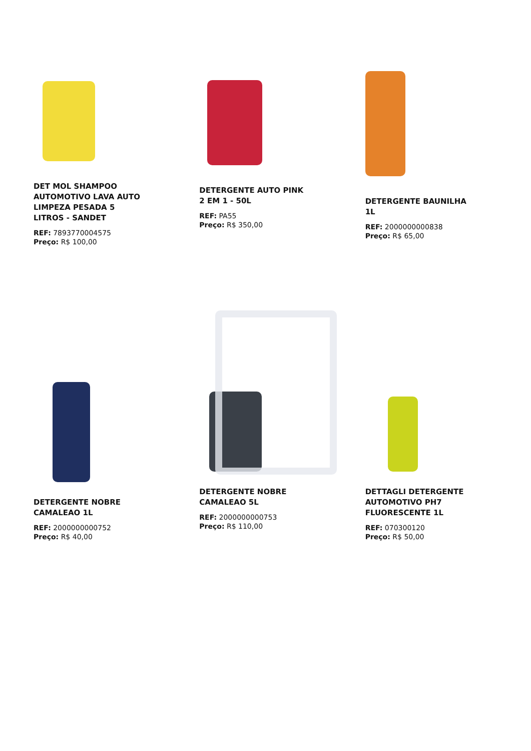DET MOL SHAMPOO AUTOMOTIVO LAVA AUTO LIMPEZA PESADA 5 LITROS - SANDET
REF: 7893770004575
Preço: R$ 100,00
DETERGENTE AUTO PINK 2 EM 1 - 50L
REF: PA55
Preço: R$ 350,00
DETERGENTE BAUNILHA 1L
REF: 2000000000838
Preço: R$ 65,00
DETERGENTE NOBRE CAMALEAO 1L
REF: 2000000000752
Preço: R$ 40,00
DETERGENTE NOBRE CAMALEAO 5L
REF: 2000000000753
Preço: R$ 110,00
DETTAGLI DETERGENTE AUTOMOTIVO PH7 FLUORESCENTE 1L
REF: 070300120
Preço: R$ 50,00